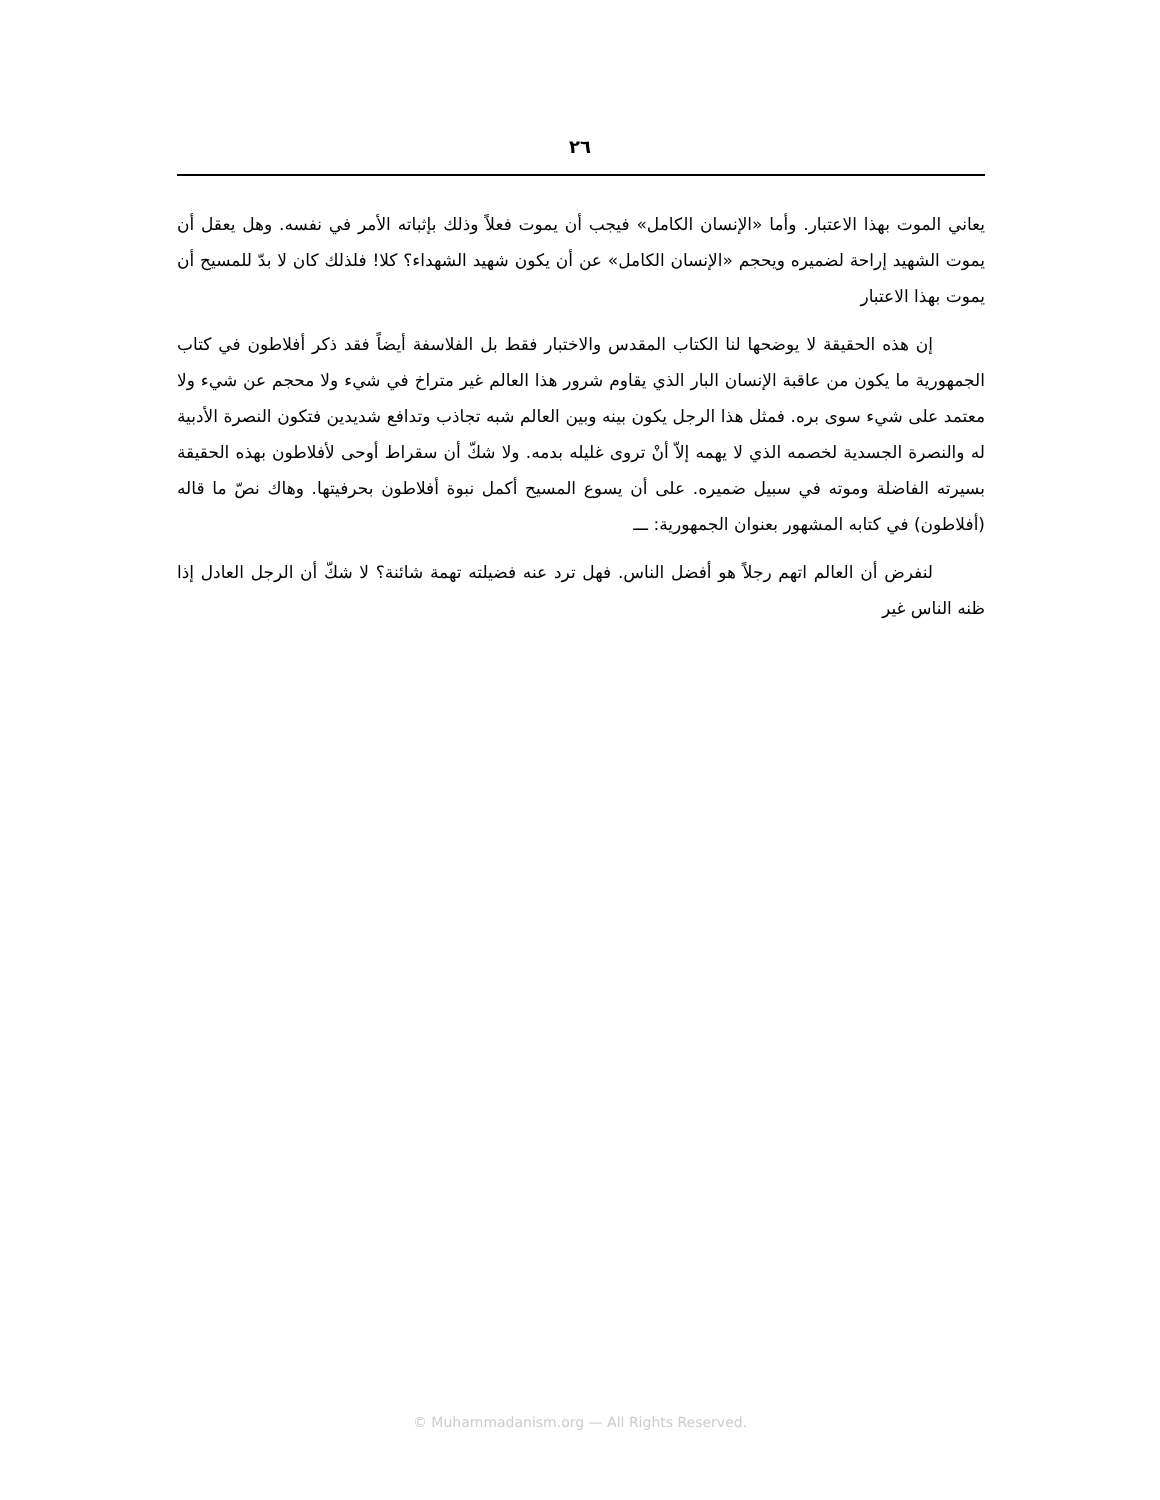٢٦
يعاني الموت بهذا الاعتبار. وأما «الإنسان الكامل» فيجب أن يموت فعلاً وذلك بإثباته الأمر في نفسه. وهل يعقل أن يموت الشهيد إراحة لضميره ويحجم «الإنسان الكامل» عن أن يكون شهيد الشهداء؟ كلا! فلذلك كان لا بدّ للمسيح أن يموت بهذا الاعتبار
إن هذه الحقيقة لا يوضحها لنا الكتاب المقدس والاختبار فقط بل الفلاسفة أيضاً فقد ذكر أفلاطون في كتاب الجمهورية ما يكون من عاقبة الإنسان البار الذي يقاوم شرور هذا العالم غير متراخ في شيء ولا محجم عن شيء ولا معتمد على شيء سوى بره. فمثل هذا الرجل يكون بينه وبين العالم شبه تجاذب وتدافع شديدين فتكون النصرة الأدبية له والنصرة الجسدية لخصمه الذي لا يهمه إلاّ أنْ تروى غليله بدمه. ولا شكّ أن سقراط أوحى لأفلاطون بهذه الحقيقة بسيرته الفاضلة وموته في سبيل ضميره. على أن يسوع المسيح أكمل نبوة أفلاطون بحرفيتها. وهاك نصّ ما قاله (أفلاطون) في كتابه المشهور بعنوان الجمهورية: ـــ
لنفرض أن العالم اتهم رجلاً هو أفضل الناس. فهل ترد عنه فضيلته تهمة شائنة؟ لا شكّ أن الرجل العادل إذا ظنه الناس غير
© Muhammadanism.org — All Rights Reserved.